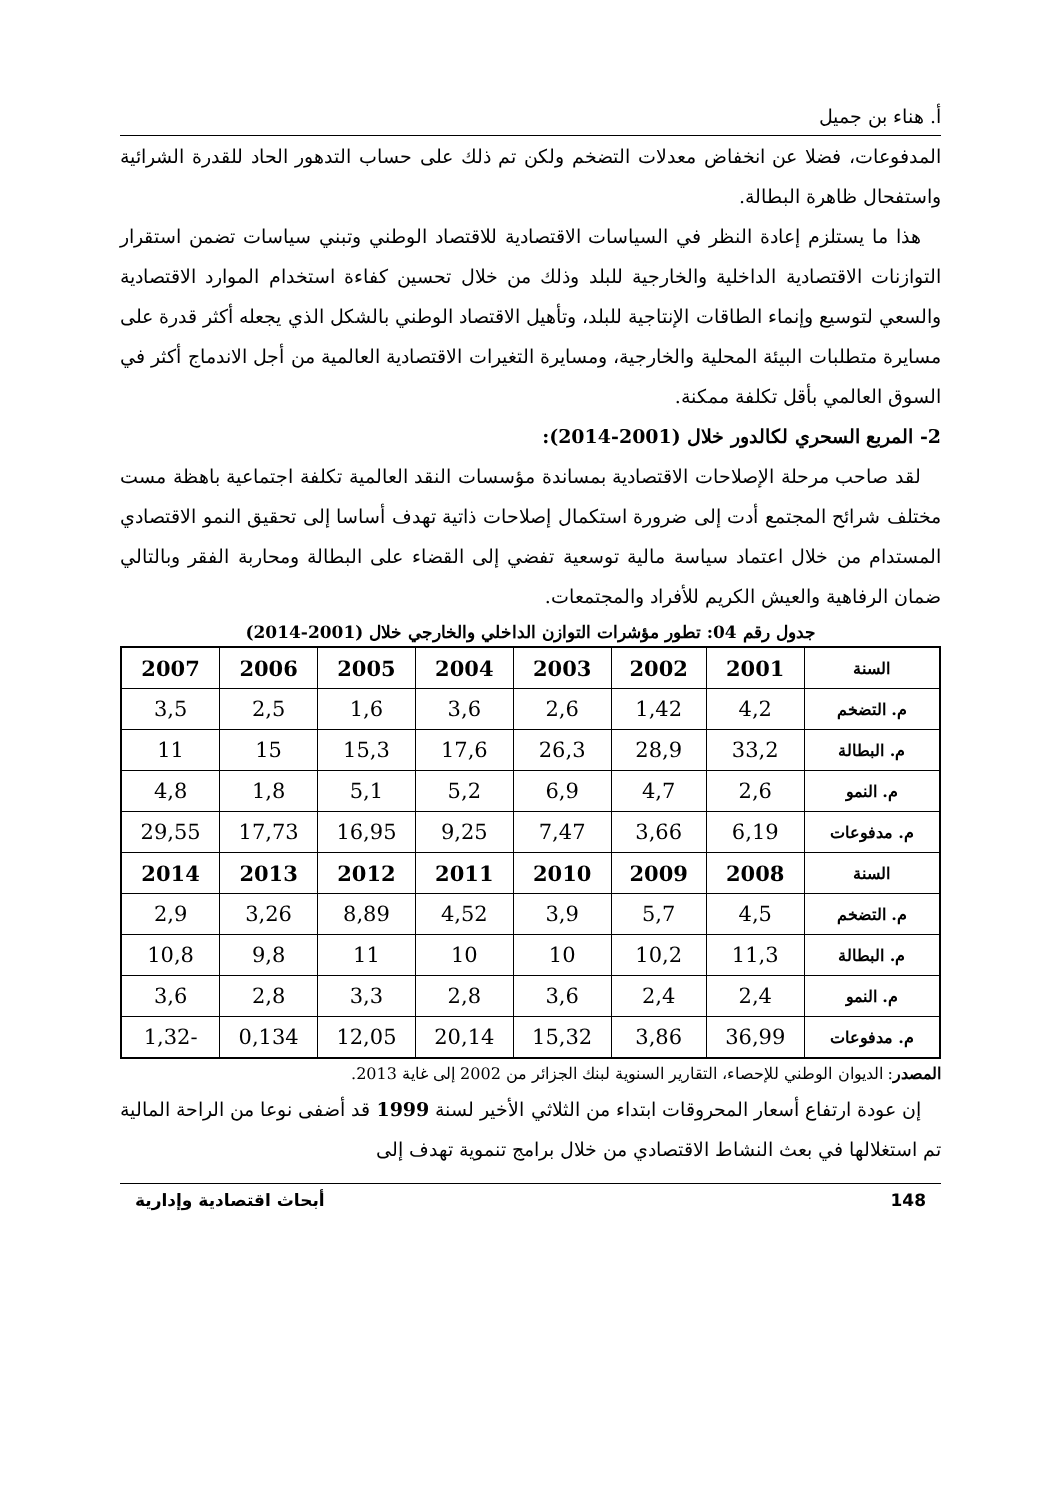أ. هناء بن جميل
المدفوعات، فضلا عن انخفاض معدلات التضخم ولكن تم ذلك على حساب التدهور الحاد للقدرة الشرائية واستفحال ظاهرة البطالة.
هذا ما يستلزم إعادة النظر في السياسات الاقتصادية للاقتصاد الوطني وتبني سياسات تضمن استقرار التوازنات الاقتصادية الداخلية والخارجية للبلد وذلك من خلال تحسين كفاءة استخدام الموارد الاقتصادية والسعي لتوسيع وإنماء الطاقات الإنتاجية للبلد، وتأهيل الاقتصاد الوطني بالشكل الذي يجعله أكثر قدرة على مسايرة متطلبات البيئة المحلية والخارجية، ومسايرة التغيرات الاقتصادية العالمية من أجل الاندماج أكثر في السوق العالمي بأقل تكلفة ممكنة.
2- المربع السحري لكالدور خلال (2001-2014):
لقد صاحب مرحلة الإصلاحات الاقتصادية بمساندة مؤسسات النقد العالمية تكلفة اجتماعية باهظة مست مختلف شرائح المجتمع أدت إلى ضرورة استكمال إصلاحات ذاتية تهدف أساسا إلى تحقيق النمو الاقتصادي المستدام من خلال اعتماد سياسة مالية توسعية تفضي إلى القضاء على البطالة ومحاربة الفقر وبالتالي ضمان الرفاهية والعيش الكريم للأفراد والمجتمعات.
جدول رقم 04: تطور مؤشرات التوازن الداخلي والخارجي خلال (2001-2014)
| السنة | 2001 | 2002 | 2003 | 2004 | 2005 | 2006 | 2007 |
| --- | --- | --- | --- | --- | --- | --- | --- |
| م. التضخم | 4,2 | 1,42 | 2,6 | 3,6 | 1,6 | 2,5 | 3,5 |
| م. البطالة | 33,2 | 28,9 | 26,3 | 17,6 | 15,3 | 15 | 11 |
| م. النمو | 2,6 | 4,7 | 6,9 | 5,2 | 5,1 | 1,8 | 4,8 |
| م. مدفوعات | 6,19 | 3,66 | 7,47 | 9,25 | 16,95 | 17,73 | 29,55 |
| السنة | 2008 | 2009 | 2010 | 2011 | 2012 | 2013 | 2014 |
| م. التضخم | 4,5 | 5,7 | 3,9 | 4,52 | 8,89 | 3,26 | 2,9 |
| م. البطالة | 11,3 | 10,2 | 10 | 10 | 11 | 9,8 | 10,8 |
| م. النمو | 2,4 | 2,4 | 3,6 | 2,8 | 3,3 | 2,8 | 3,6 |
| م. مدفوعات | 36,99 | 3,86 | 15,32 | 20,14 | 12,05 | 0,134 | -1,32 |
المصدر: الديوان الوطني للإحصاء، التقارير السنوية لبنك الجزائر من 2002 إلى غاية 2013.
إن عودة ارتفاع أسعار المحروقات ابتداء من الثلاثي الأخير لسنة 1999 قد أضفى نوعا من الراحة المالية تم استغلالها في بعث النشاط الاقتصادي من خلال برامج تنموية تهدف إلى
148 أبحاث اقتصادية وإدارية